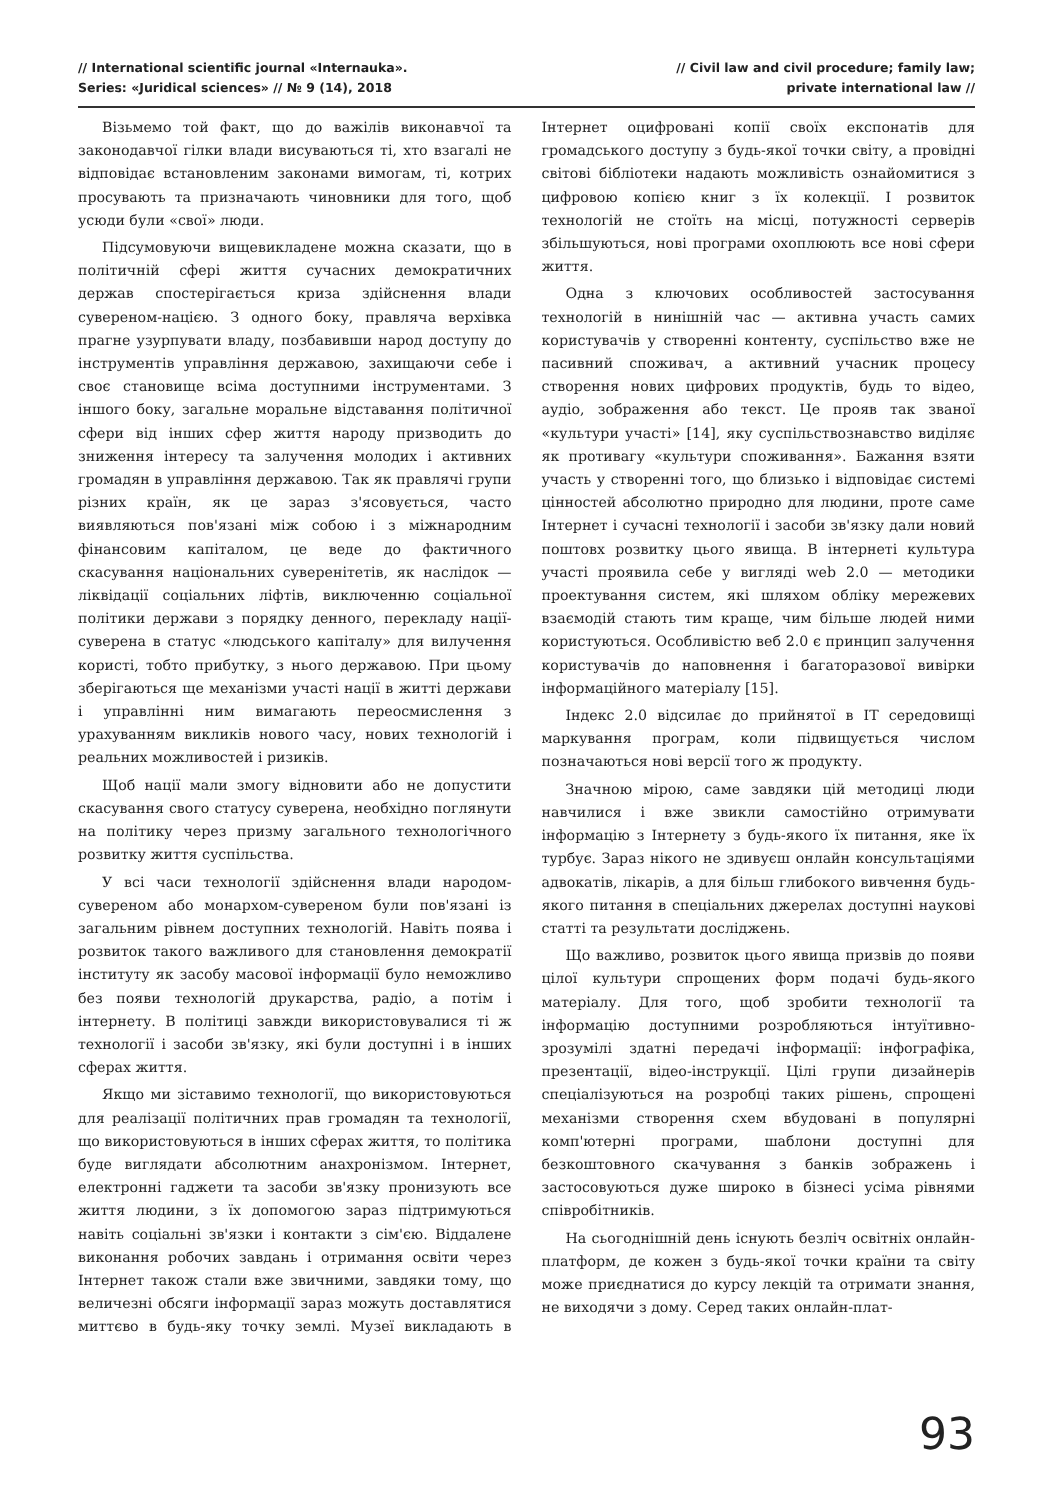// International scientific journal «Internauka».
Series: «Juridical sciences» // № 9 (14), 2018
// Civil law and civil procedure; family law;
private international law //
Візьмемо той факт, що до важілів виконавчої та законодавчої гілки влади висуваються ті, хто взагалі не відповідає встановленим законами вимогам, ті, котрих просувають та призначають чиновники для того, щоб усюди були «свої» люди.
Підсумовуючи вищевикладене можна сказати, що в політичній сфері життя сучасних демократичних держав спостерігається криза здійснення влади сувереном-нацією. З одного боку, правляча верхівка прагне узурпувати владу, позбавивши народ доступу до інструментів управління державою, захищаючи себе і своє становище всіма доступними інструментами. З іншого боку, загальне моральне відставання політичної сфери від інших сфер життя народу призводить до зниження інтересу та залучення молодих і активних громадян в управління державою. Так як правлячі групи різних країн, як це зараз з'ясовується, часто виявляються пов'язані між собою і з міжнародним фінансовим капіталом, це веде до фактичного скасування національних суверенітетів, як наслідок — ліквідації соціальних ліфтів, виключенню соціальної політики держави з порядку денного, перекладу нації-суверена в статус «людського капіталу» для вилучення користі, тобто прибутку, з нього державою. При цьому зберігаються ще механізми участі нації в житті держави і управлінні ним вимагають переосмислення з урахуванням викликів нового часу, нових технологій і реальних можливостей і ризиків.
Щоб нації мали змогу відновити або не допустити скасування свого статусу суверена, необхідно поглянути на політику через призму загального технологічного розвитку життя суспільства.
У всі часи технології здійснення влади народом-сувереном або монархом-сувереном були пов'язані із загальним рівнем доступних технологій. Навіть поява і розвиток такого важливого для становлення демократії інституту як засобу масової інформації було неможливо без появи технологій друкарства, радіо, а потім і інтернету. В політиці завжди використовувалися ті ж технології і засоби зв'язку, які були доступні і в інших сферах життя.
Якщо ми зіставимо технології, що використовуються для реалізації політичних прав громадян та технології, що використовуються в інших сферах життя, то політика буде виглядати абсолютним анахронізмом. Інтернет, електронні гаджети та засоби зв'язку пронизують все життя людини, з їх допомогою зараз підтримуються навіть соціальні зв'язки і контакти з сім'єю. Віддалене виконання робочих завдань і отримання освіти через Інтернет також стали вже звичними, завдяки тому, що величезні обсяги інформації зараз можуть доставлятися миттєво в будь-яку точку землі. Музеї викладають в Інтернет оцифровані копії своїх експонатів для громадського доступу з будь-якої точки світу, а провідні світові бібліотеки надають можливість ознайомитися з цифровою копією книг з їх колекції. І розвиток технологій не стоїть на місці, потужності серверів збільшуються, нові програми охоплюють все нові сфери життя.
Одна з ключових особливостей застосування технологій в нинішній час — активна участь самих користувачів у створенні контенту, суспільство вже не пасивний споживач, а активний учасник процесу створення нових цифрових продуктів, будь то відео, аудіо, зображення або текст. Це прояв так званої «культури участі» [14], яку суспільствознавство виділяє як противагу «культури споживання». Бажання взяти участь у створенні того, що близько і відповідає системі цінностей абсолютно природно для людини, проте саме Інтернет і сучасні технології і засоби зв'язку дали новий поштовх розвитку цього явища. В інтернеті культура участі проявила себе у вигляді web 2.0 — методики проектування систем, які шляхом обліку мережевих взаємодій стають тим краще, чим більше людей ними користуються. Особливістю веб 2.0 є принцип залучення користувачів до наповнення і багаторазової вивірки інформаційного матеріалу [15].
Індекс 2.0 відсилає до прийнятої в IT середовищі маркування програм, коли підвищується числом позначаються нові версії того ж продукту.
Значною мірою, саме завдяки цій методиці люди навчилися і вже звикли самостійно отримувати інформацію з Інтернету з будь-якого їх питання, яке їх турбує. Зараз нікого не здивуєш онлайн консультаціями адвокатів, лікарів, а для більш глибокого вивчення будь-якого питання в спеціальних джерелах доступні наукові статті та результати досліджень.
Що важливо, розвиток цього явища призвів до появи цілої культури спрощених форм подачі будь-якого матеріалу. Для того, щоб зробити технології та інформацію доступними розробляються інтуїтивно-зрозумілі здатні передачі інформації: інфографіка, презентації, відео-інструкції. Цілі групи дизайнерів спеціалізуються на розробці таких рішень, спрощені механізми створення схем вбудовані в популярні комп'ютерні програми, шаблони доступні для безкоштовного скачування з банків зображень і застосовуються дуже широко в бізнесі усіма рівнями співробітників.
На сьогоднішній день існують безліч освітніх онлайн-платформ, де кожен з будь-якої точки країни та світу може приєднатися до курсу лекцій та отримати знання, не виходячи з дому. Серед таких онлайн-плат-
93